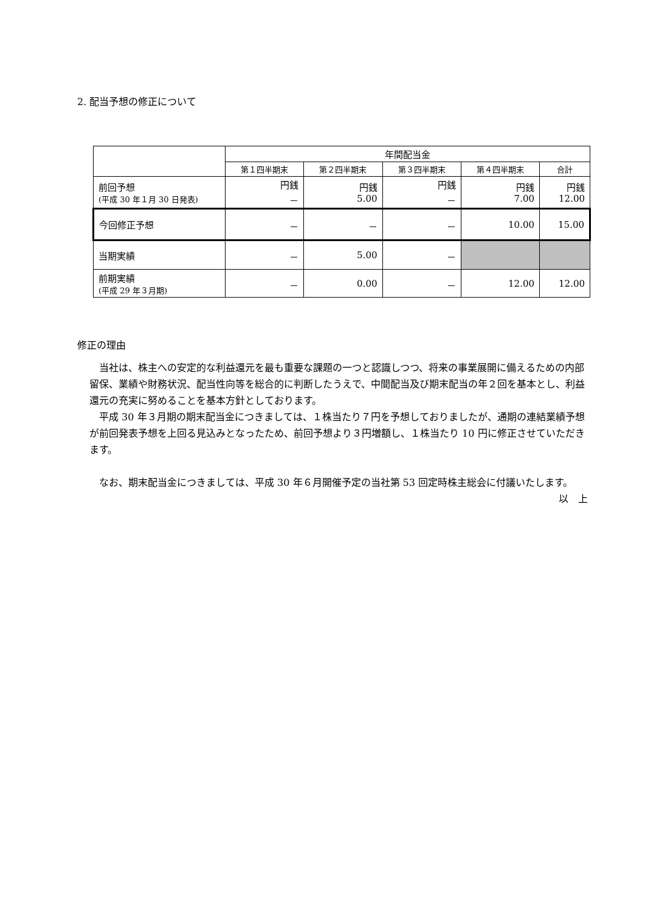2. 配当予想の修正について
| | 年間配当金 | | | | |
| --- | --- | --- | --- | --- | --- |
| | 第１四半期末 | 第２四半期末 | 第３四半期末 | 第４四半期末 | 合計 |
| 前回予想 (平成 30 年１月 30 日発表) | 円銭 － | 円銭 5.00 | 円銭 － | 円銭 7.00 | 円銭 12.00 |
| 今回修正予想 | － | － | － | 10.00 | 15.00 |
| 当期実績 | － | 5.00 | － | | |
| 前期実績 (平成 29 年３月期) | － | 0.00 | － | 12.00 | 12.00 |
修正の理由
　当社は、株主への安定的な利益還元を最も重要な課題の一つと認識しつつ、将来の事業展開に備えるための内部留保、業績や財務状況、配当性向等を総合的に判断したうえで、中間配当及び期末配当の年２回を基本とし、利益還元の充実に努めることを基本方針としております。
　平成 30 年３月期の期末配当金につきましては、１株当たり７円を予想しておりましたが、通期の連結業績予想が前回発表予想を上回る見込みとなったため、前回予想より３円増額し、１株当たり 10 円に修正させていただきます。
　なお、期末配当金につきましては、平成 30 年６月開催予定の当社第 53 回定時株主総会に付議いたします。
以　上